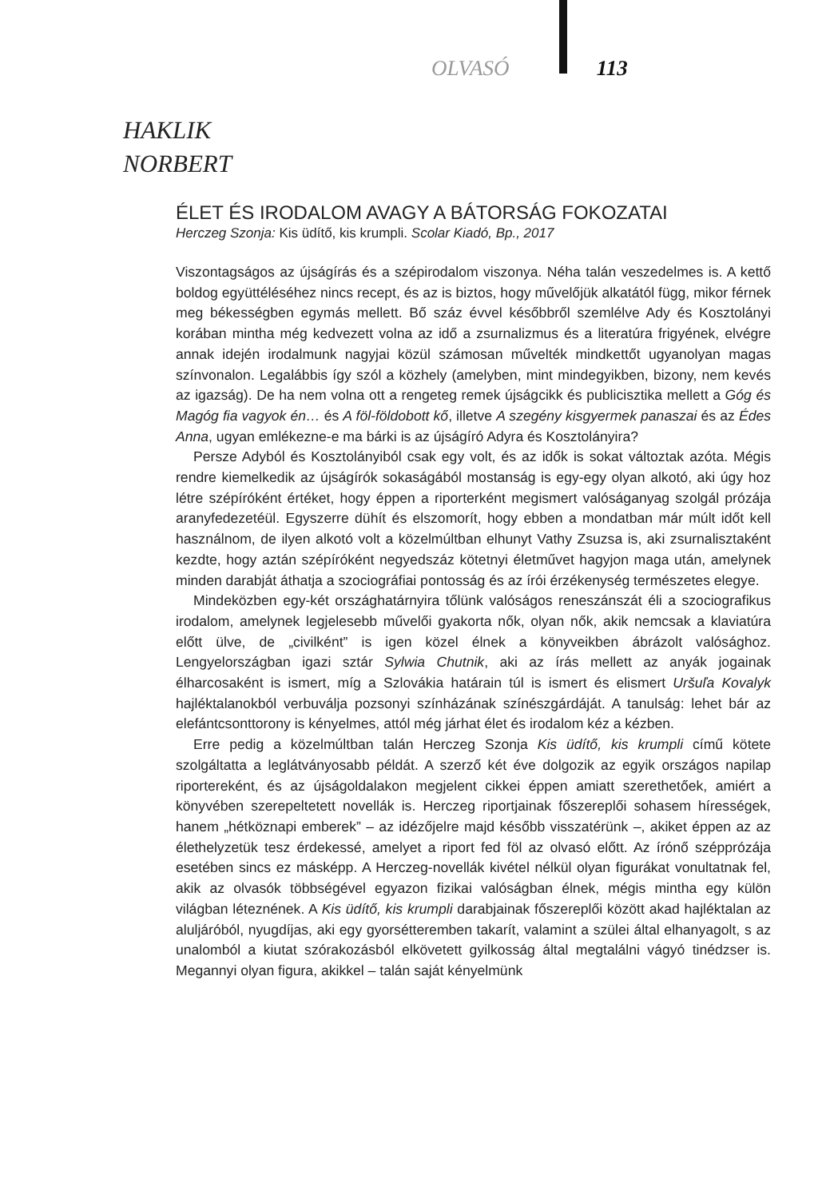OLVASÓ 113
HAKLIK
NORBERT
ÉLET ÉS IRODALOM AVAGY A BÁTORSÁG FOKOZATAI
Herczeg Szonja: Kis üdítő, kis krumpli. Scolar Kiadó, Bp., 2017
Viszontagságos az újságírás és a szépirodalom viszonya. Néha talán veszedelmes is. A kettő boldog együttéléséhez nincs recept, és az is biztos, hogy művelőjük alkatától függ, mikor férnek meg békességben egymás mellett. Bő száz évvel későbbről szemlélve Ady és Kosztolányi korában mintha még kedvezett volna az idő a zsurnalizmus és a literatúra frigyének, elvégre annak idején irodalmunk nagyjai közül számosan művelték mindkettőt ugyanolyan magas színvonalon. Legalábbis így szól a közhely (amelyben, mint mindegyikben, bizony, nem kevés az igazság). De ha nem volna ott a rengeteg remek újságcikk és publicisztika mellett a Góg és Magóg fia vagyok én… és A föl-földobott kő, illetve A szegény kisgyermek panaszai és az Édes Anna, ugyan emlékezne-e ma bárki is az újságíró Adyra és Kosztolányira?
Persze Adyból és Kosztolányiból csak egy volt, és az idők is sokat változtak azóta. Mégis rendre kiemelkedik az újságírók sokaságából mostanság is egy-egy olyan alkotó, aki úgy hoz létre szépíróként értéket, hogy éppen a riporterként megismert valóságanyag szolgál prózája aranyfedezetéül. Egyszerre dühít és elszomorít, hogy ebben a mondatban már múlt időt kell használnom, de ilyen alkotó volt a közelmúltban elhunyt Vathy Zsuzsa is, aki zsurnalisztaként kezdte, hogy aztán szépíróként negyedszáz kötetnyi életművet hagyjon maga után, amelynek minden darabját áthatja a szociográfiai pontosság és az írói érzékenység természetes elegye.
Mindeközben egy-két országhatárnyira tőlünk valóságos reneszánszát éli a szociografikus irodalom, amelynek legjelesebb művelői gyakorta nők, olyan nők, akik nemcsak a klaviatúra előtt ülve, de „civilként” is igen közel élnek a könyveikben ábrázolt valósághoz. Lengyelországban igazi sztár Sylwia Chutnik, aki az írás mellett az anyák jogainak élharcosaként is ismert, míg a Szlovákia határain túl is ismert és elismert Uršuľa Kovalyk hajléktalanokból verbuválja pozsonyi színházának színészgárdáját. A tanulság: lehet bár az elefántcsonttorony is kényelmes, attól még járhat élet és irodalom kéz a kézben.
Erre pedig a közelmúltban talán Herczeg Szonja Kis üdítő, kis krumpli című kötete szolgáltatta a leglátványosabb példát. A szerző két éve dolgozik az egyik országos napilap riportereként, és az újságoldalakon megjelent cikkei éppen amiatt szerethetőek, amiért a könyvében szerepeltetett novellák is. Herczeg riportjainak főszereplői sohasem hírességek, hanem „hétköznapi emberek” – az idézőjelre majd később visszatérünk –, akiket éppen az az élethelyzetük tesz érdekessé, amelyet a riport fed föl az olvasó előtt. Az írónő szépprózája esetében sincs ez másképp. A Herczeg-novellák kivétel nélkül olyan figurákat vonultatnak fel, akik az olvasók többségével egyazon fizikai valóságban élnek, mégis mintha egy külön világban léteznének. A Kis üdítő, kis krumpli darabjainak főszereplői között akad hajléktalan az aluljáróból, nyugdíjas, aki egy gyorsétteremben takarít, valamint a szülei által elhanyagolt, s az unalomból a kiutat szórakozásból elkövetett gyilkosság által megtalálni vágyó tinédzser is. Megannyi olyan figura, akikkel – talán saját kényelmünk